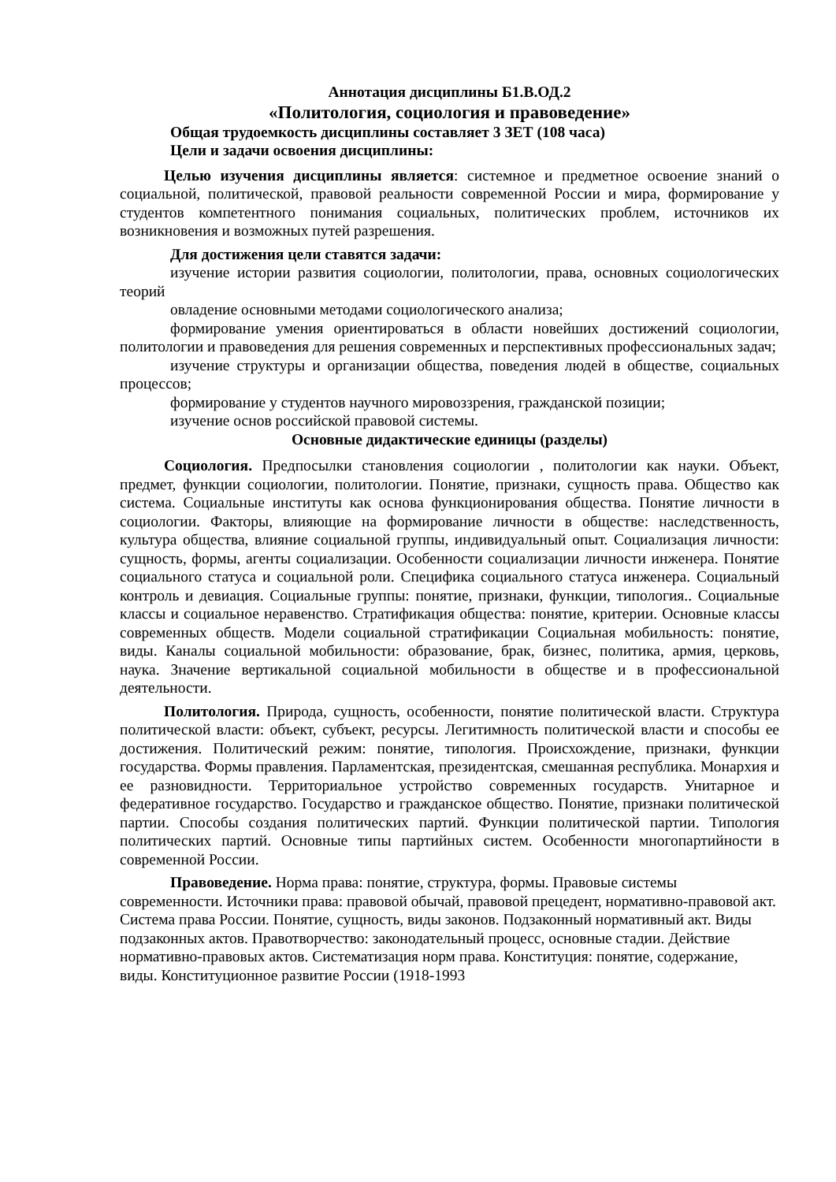Аннотация дисциплины Б1.В.ОД.2
«Политология, социология и правоведение»
Общая трудоемкость дисциплины составляет 3 ЗЕТ (108 часа)
Цели и задачи освоения дисциплины:
Целью изучения дисциплины является: системное и предметное освоение знаний о социальной, политической, правовой реальности современной России и мира, формирование у студентов компетентного понимания социальных, политических проблем, источников их возникновения и возможных путей разрешения.
Для достижения цели ставятся задачи:
изучение истории развития социологии, политологии, права, основных социологических теорий
овладение основными методами социологического анализа;
формирование умения ориентироваться в области новейших достижений социологии, политологии и правоведения для решения современных и перспективных профессиональных задач;
изучение структуры и организации общества, поведения людей в обществе, социальных процессов;
формирование у студентов научного мировоззрения, гражданской позиции;
изучение основ российской правовой системы.
Основные дидактические единицы (разделы)
Социология. Предпосылки становления социологии , политологии как науки. Объект, предмет, функции социологии, политологии. Понятие, признаки, сущность права. Общество как система. Социальные институты как основа функционирования общества. Понятие личности в социологии. Факторы, влияющие на формирование личности в обществе: наследственность, культура общества, влияние социальной группы, индивидуальный опыт. Социализация личности: сущность, формы, агенты социализации. Особенности социализации личности инженера. Понятие социального статуса и социальной роли. Специфика социального статуса инженера. Социальный контроль и девиация. Социальные группы: понятие, признаки, функции, типология.. Социальные классы и социальное неравенство. Стратификация общества: понятие, критерии. Основные классы современных обществ. Модели социальной стратификации Социальная мобильность: понятие, виды. Каналы социальной мобильности: образование, брак, бизнес, политика, армия, церковь, наука. Значение вертикальной социальной мобильности в обществе и в профессиональной деятельности.
Политология. Природа, сущность, особенности, понятие политической власти. Структура политической власти: объект, субъект, ресурсы. Легитимность политической власти и способы ее достижения. Политический режим: понятие, типология. Происхождение, признаки, функции государства. Формы правления. Парламентская, президентская, смешанная республика. Монархия и ее разновидности. Территориальное устройство современных государств. Унитарное и федеративное государство. Государство и гражданское общество. Понятие, признаки политической партии. Способы создания политических партий. Функции политической партии. Типология политических партий. Основные типы партийных систем. Особенности многопартийности в современной России.
Правоведение. Норма права: понятие, структура, формы. Правовые системы современности. Источники права: правовой обычай, правовой прецедент, нормативно-правовой акт. Система права России. Понятие, сущность, виды законов. Подзаконный нормативный акт. Виды подзаконных актов. Правотворчество: законодательный процесс, основные стадии. Действие нормативно-правовых актов. Систематизация норм права. Конституция: понятие, содержание, виды. Конституционное развитие России (1918-1993